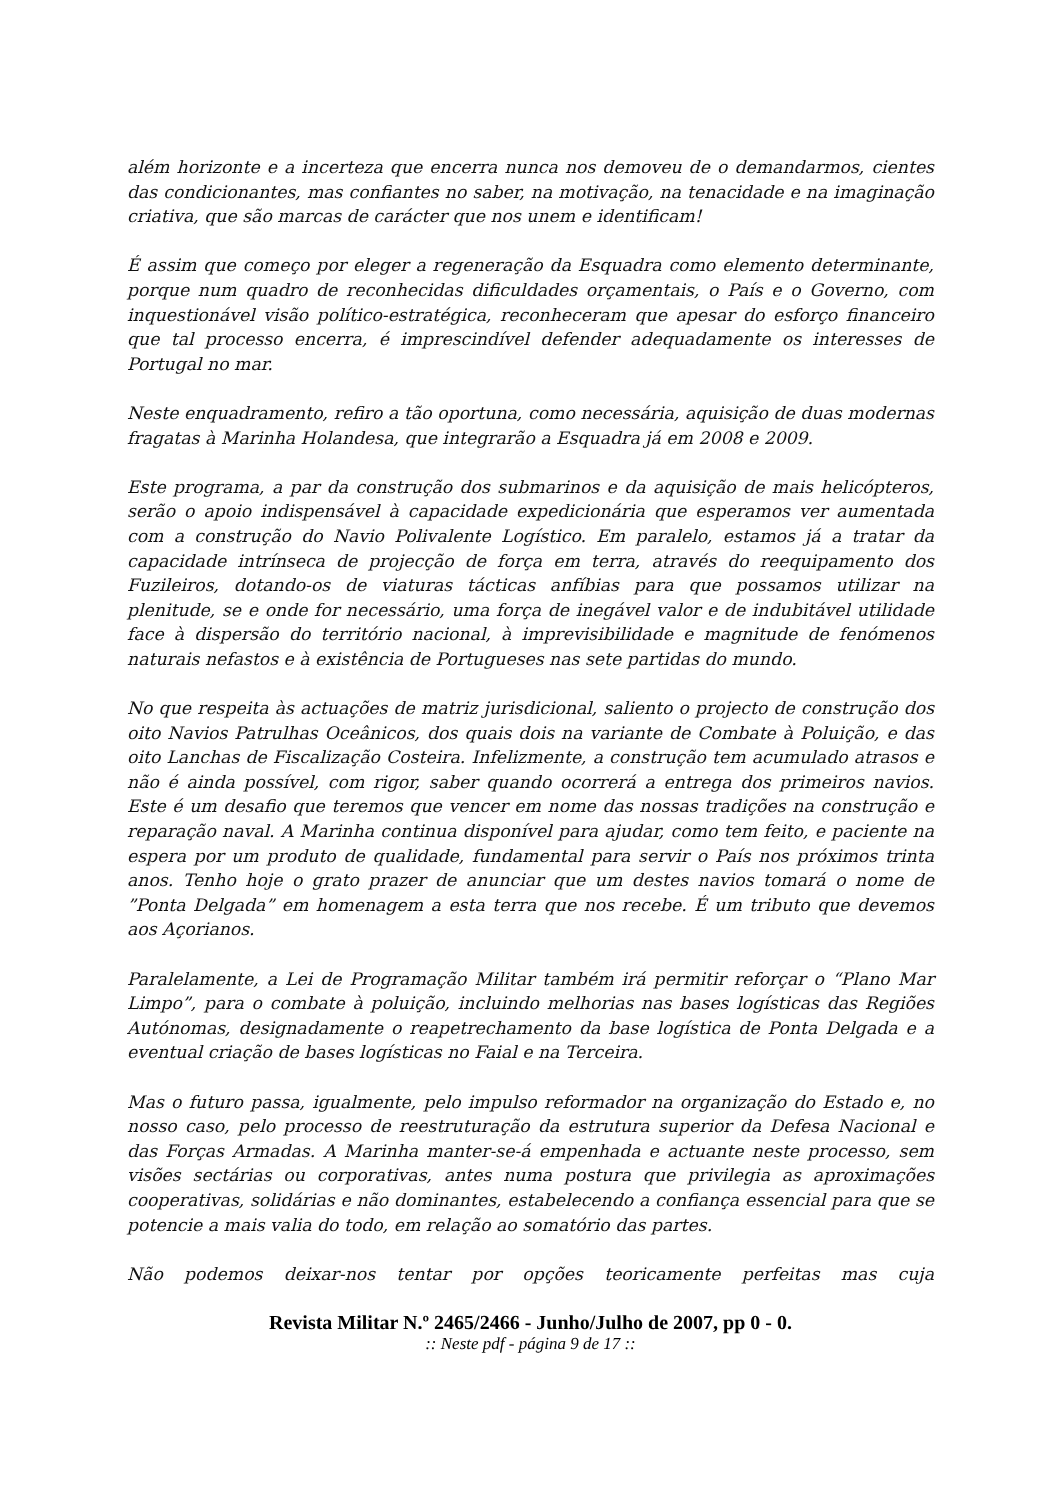além horizonte e a incerteza que encerra nunca nos demoveu de o demandarmos, cientes das condicionantes, mas confiantes no saber, na motivação, na tenacidade e na imaginação criativa, que são marcas de carácter que nos unem e identificam!
É assim que começo por eleger a regeneração da Esquadra como elemento determinante, porque num quadro de reconhecidas dificuldades orçamentais, o País e o Governo, com inquestionável visão político-estratégica, reconheceram que apesar do esforço financeiro que tal processo encerra, é imprescindível defender adequadamente os interesses de Portugal no mar.
Neste enquadramento, refiro a tão oportuna, como necessária, aquisição de duas modernas fragatas à Marinha Holandesa, que integrarão a Esquadra já em 2008 e 2009.
Este programa, a par da construção dos submarinos e da aquisição de mais helicópteros, serão o apoio indispensável à capacidade expedicionária que esperamos ver aumentada com a construção do Navio Polivalente Logístico. Em paralelo, estamos já a tratar da capacidade intrínseca de projecção de força em terra, através do reequipamento dos Fuzileiros, dotando-os de viaturas tácticas anfíbias para que possamos utilizar na plenitude, se e onde for necessário, uma força de inegável valor e de indubitável utilidade face à dispersão do território nacional, à imprevisibilidade e magnitude de fenómenos naturais nefastos e à existência de Portugueses nas sete partidas do mundo.
No que respeita às actuações de matriz jurisdicional, saliento o projecto de construção dos oito Navios Patrulhas Oceânicos, dos quais dois na variante de Combate à Poluição, e das oito Lanchas de Fiscalização Costeira. Infelizmente, a construção tem acumulado atrasos e não é ainda possível, com rigor, saber quando ocorrerá a entrega dos primeiros navios. Este é um desafio que teremos que vencer em nome das nossas tradições na construção e reparação naval. A Marinha continua disponível para ajudar, como tem feito, e paciente na espera por um produto de qualidade, fundamental para servir o País nos próximos trinta anos. Tenho hoje o grato prazer de anunciar que um destes navios tomará o nome de ”Ponta Delgada” em homenagem a esta terra que nos recebe. É um tributo que devemos aos Açorianos.
Paralelamente, a Lei de Programação Militar também irá permitir reforçar o “Plano Mar Limpo”, para o combate à poluição, incluindo melhorias nas bases logísticas das Regiões Autónomas, designadamente o reapetrechamento da base logística de Ponta Delgada e a eventual criação de bases logísticas no Faial e na Terceira.
Mas o futuro passa, igualmente, pelo impulso reformador na organização do Estado e, no nosso caso, pelo processo de reestruturação da estrutura superior da Defesa Nacional e das Forças Armadas. A Marinha manter-se-á empenhada e actuante neste processo, sem visões sectárias ou corporativas, antes numa postura que privilegia as aproximações cooperativas, solidárias e não dominantes, estabelecendo a confiança essencial para que se potencie a mais valia do todo, em relação ao somatório das partes.
Não podemos deixar-nos tentar por opções teoricamente perfeitas mas cuja
Revista Militar N.º 2465/2466 - Junho/Julho de 2007, pp 0 - 0.:: Neste pdf - página 9 de 17 ::